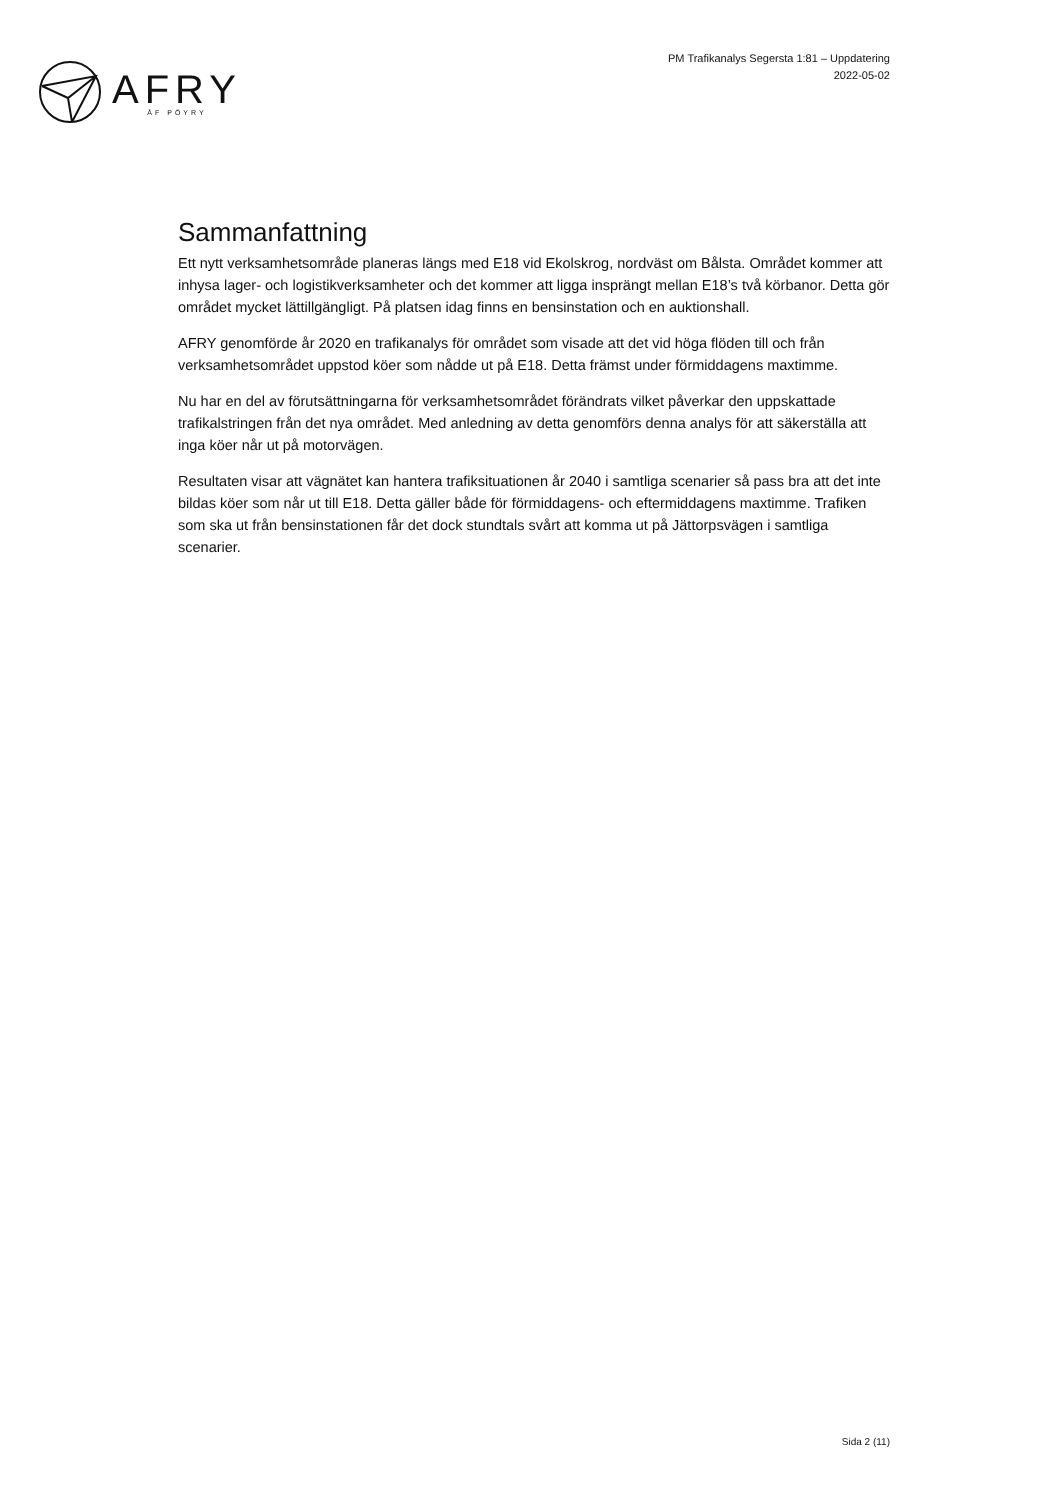AFRY
ÅF PÖYRY
PM Trafikanalys Segersta 1:81 – Uppdatering
2022-05-02
Sammanfattning
Ett nytt verksamhetsområde planeras längs med E18 vid Ekolskrog, nordväst om Bålsta. Området kommer att inhysa lager- och logistikverksamheter och det kommer att ligga insprängt mellan E18’s två körbanor. Detta gör området mycket lättillgängligt. På platsen idag finns en bensinstation och en auktionshall.
AFRY genomförde år 2020 en trafikanalys för området som visade att det vid höga flöden till och från verksamhetsområdet uppstod köer som nådde ut på E18. Detta främst under förmiddagens maxtimme.
Nu har en del av förutsättningarna för verksamhetsområdet förändrats vilket påverkar den uppskattade trafikalstringen från det nya området. Med anledning av detta genomförs denna analys för att säkerställa att inga köer når ut på motorvägen.
Resultaten visar att vägnätet kan hantera trafiksituationen år 2040 i samtliga scenarier så pass bra att det inte bildas köer som når ut till E18. Detta gäller både för förmiddagens- och eftermiddagens maxtimme. Trafiken som ska ut från bensinstationen får det dock stundtals svårt att komma ut på Jättorpsvägen i samtliga scenarier.
Sida 2 (11)